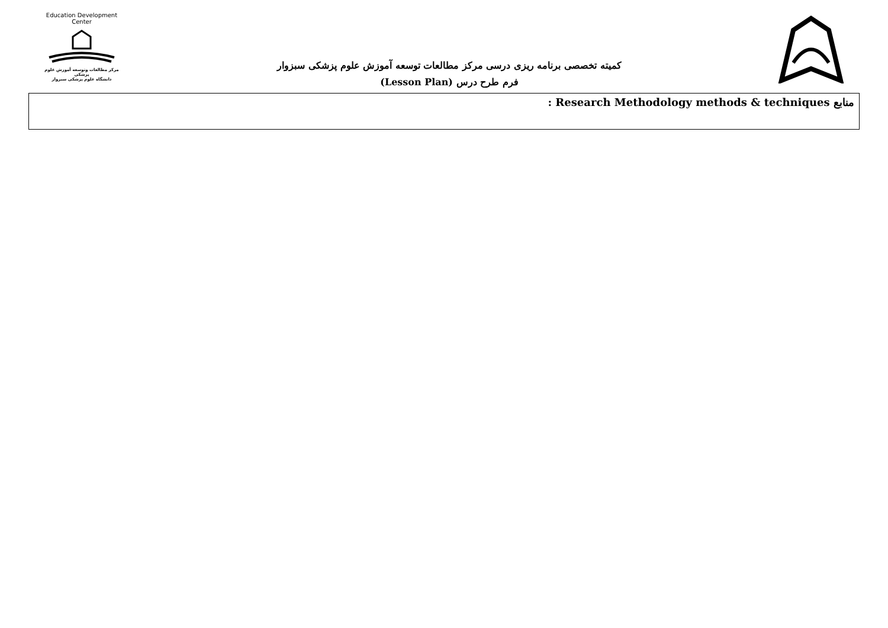Education Development Center
مرکز مطالعات وتوسعه آموزش علوم پزشکی
دانشگاه علوم پزشکی سبزوار
کمیته تخصصی برنامه ریزی درسی مرکز مطالعات توسعه آموزش علوم پزشکی سبزوار
فرم طرح درس (Lesson Plan)
منابع Research Methodology methods & techniques :